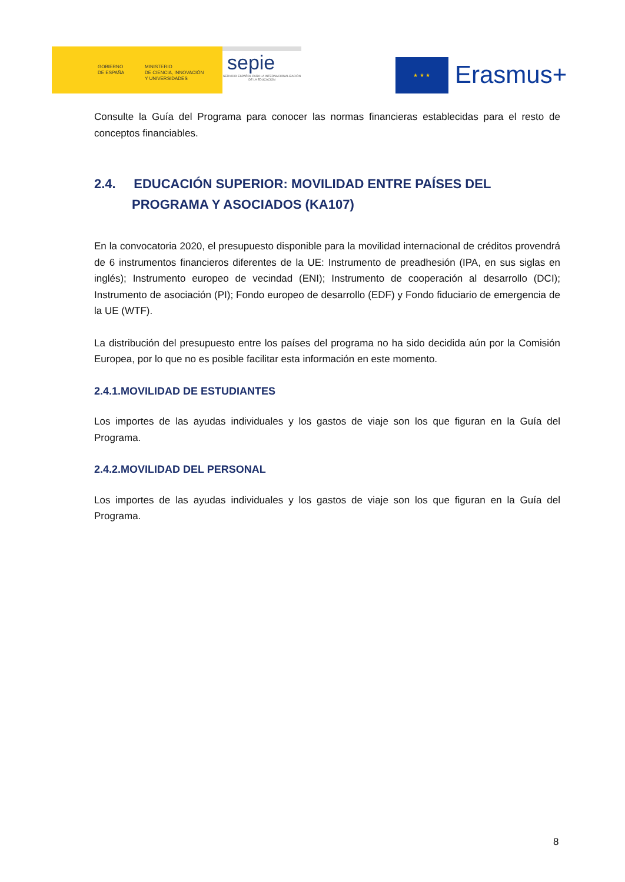GOBIERNO
DE ESPAÑA
MINISTERIO
DE CIENCIA, INNOVACIÓN
Y UNIVERSIDADES
sepie
SERVICIO ESPAÑOL PARA LA INTERNACIONALIZACIÓN DE LA EDUCACIÓN
★ ★ ★
Erasmus+
Consulte la Guía del Programa para conocer las normas financieras establecidas para el resto de conceptos financiables.
2.4. EDUCACIÓN SUPERIOR: MOVILIDAD ENTRE PAÍSES DEL PROGRAMA Y ASOCIADOS (KA107)
En la convocatoria 2020, el presupuesto disponible para la movilidad internacional de créditos provendrá de 6 instrumentos financieros diferentes de la UE: Instrumento de preadhesión (IPA, en sus siglas en inglés); Instrumento europeo de vecindad (ENI); Instrumento de cooperación al desarrollo (DCI); Instrumento de asociación (PI); Fondo europeo de desarrollo (EDF) y Fondo fiduciario de emergencia de la UE (WTF).
La distribución del presupuesto entre los países del programa no ha sido decidida aún por la Comisión Europea, por lo que no es posible facilitar esta información en este momento.
2.4.1.MOVILIDAD DE ESTUDIANTES
Los importes de las ayudas individuales y los gastos de viaje son los que figuran en la Guía del Programa.
2.4.2.MOVILIDAD DEL PERSONAL
Los importes de las ayudas individuales y los gastos de viaje son los que figuran en la Guía del Programa.
8